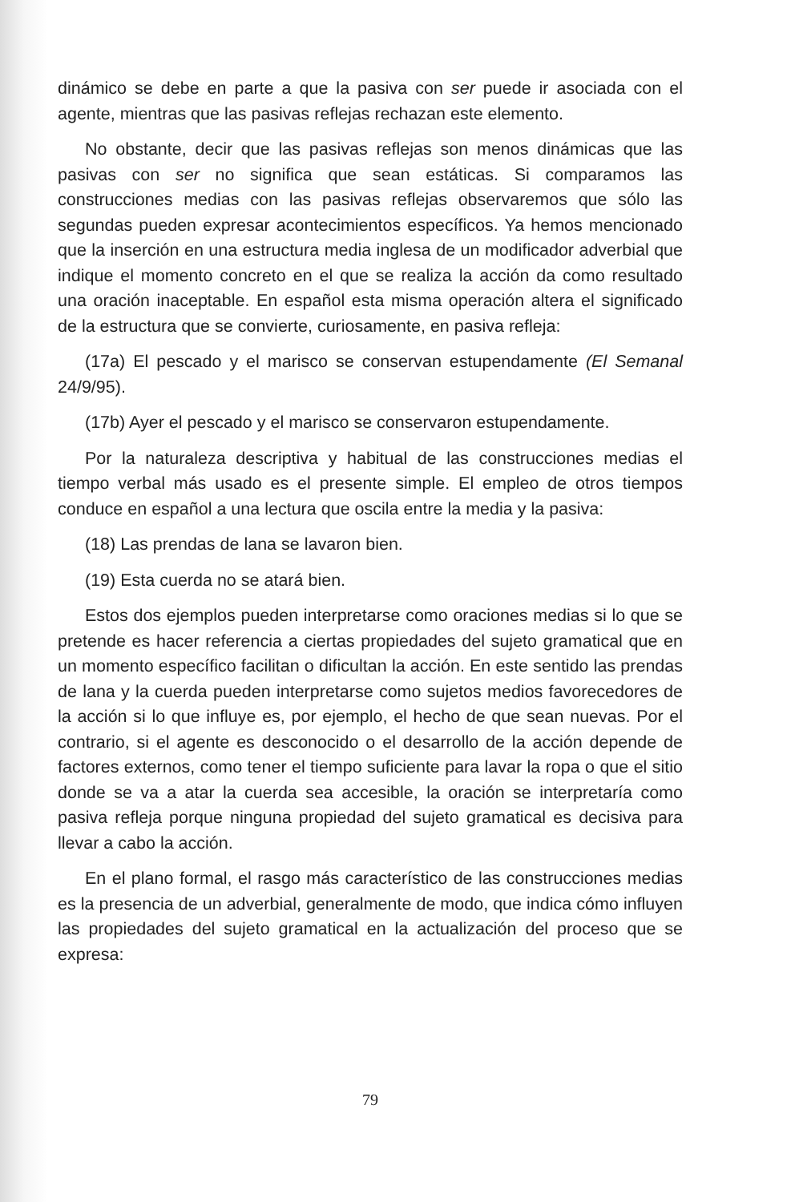dinámico se debe en parte a que la pasiva con ser puede ir asociada con el agente, mientras que las pasivas reflejas rechazan este elemento.
No obstante, decir que las pasivas reflejas son menos dinámicas que las pasivas con ser no significa que sean estáticas. Si comparamos las construcciones medias con las pasivas reflejas observaremos que sólo las segundas pueden expresar acontecimientos específicos. Ya hemos mencionado que la inserción en una estructura media inglesa de un modificador adverbial que indique el momento concreto en el que se realiza la acción da como resultado una oración inaceptable. En español esta misma operación altera el significado de la estructura que se convierte, curiosamente, en pasiva refleja:
(17a) El pescado y el marisco se conservan estupendamente (El Semanal 24/9/95).
(17b) Ayer el pescado y el marisco se conservaron estupendamente.
Por la naturaleza descriptiva y habitual de las construcciones medias el tiempo verbal más usado es el presente simple. El empleo de otros tiempos conduce en español a una lectura que oscila entre la media y la pasiva:
(18) Las prendas de lana se lavaron bien.
(19) Esta cuerda no se atará bien.
Estos dos ejemplos pueden interpretarse como oraciones medias si lo que se pretende es hacer referencia a ciertas propiedades del sujeto gramatical que en un momento específico facilitan o dificultan la acción. En este sentido las prendas de lana y la cuerda pueden interpretarse como sujetos medios favorecedores de la acción si lo que influye es, por ejemplo, el hecho de que sean nuevas. Por el contrario, si el agente es desconocido o el desarrollo de la acción depende de factores externos, como tener el tiempo suficiente para lavar la ropa o que el sitio donde se va a atar la cuerda sea accesible, la oración se interpretaría como pasiva refleja porque ninguna propiedad del sujeto gramatical es decisiva para llevar a cabo la acción.
En el plano formal, el rasgo más característico de las construcciones medias es la presencia de un adverbial, generalmente de modo, que indica cómo influyen las propiedades del sujeto gramatical en la actualización del proceso que se expresa:
79